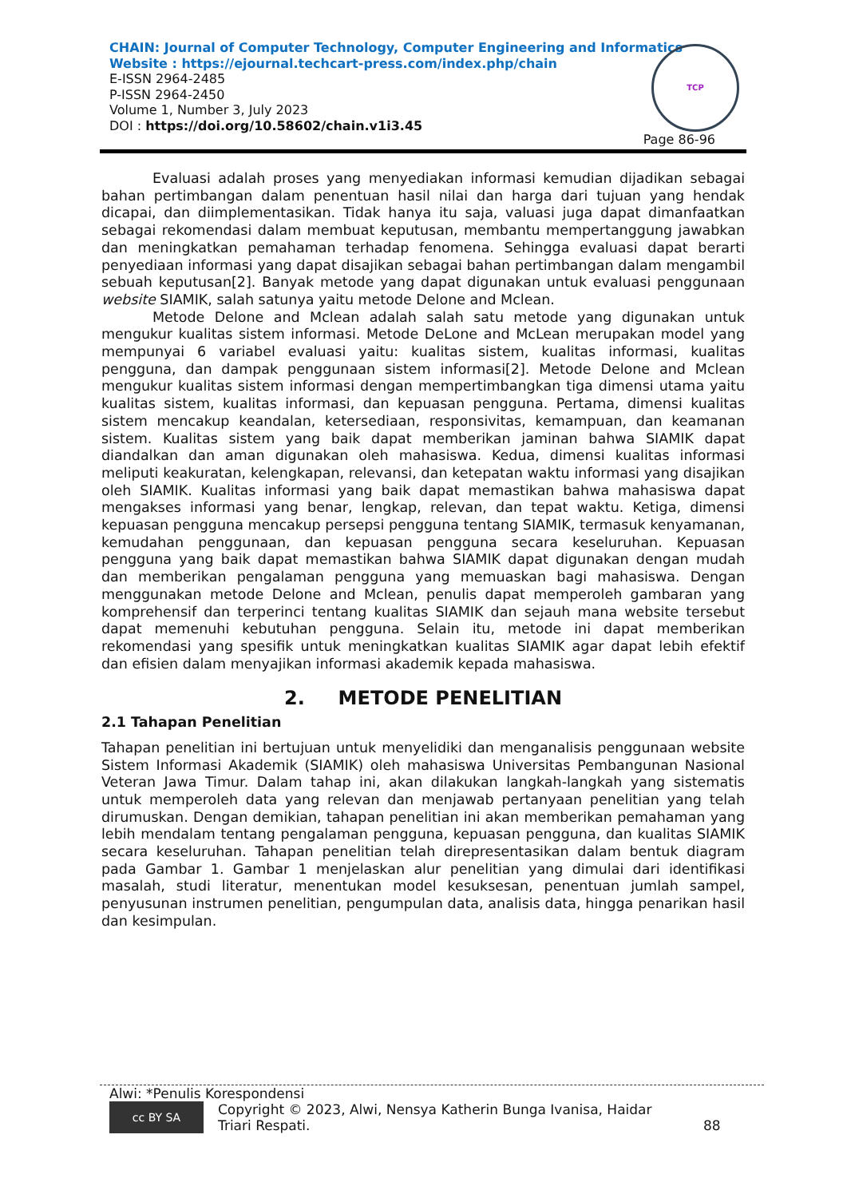CHAIN: Journal of Computer Technology, Computer Engineering and Informatics
Website : https://ejournal.techcart-press.com/index.php/chain
E-ISSN 2964-2485
P-ISSN 2964-2450
Volume 1, Number 3, July 2023
DOI : https://doi.org/10.58602/chain.v1i3.45
TCP
Page 86-96
Evaluasi adalah proses yang menyediakan informasi kemudian dijadikan sebagai bahan pertimbangan dalam penentuan hasil nilai dan harga dari tujuan yang hendak dicapai, dan diimplementasikan. Tidak hanya itu saja, valuasi juga dapat dimanfaatkan sebagai rekomendasi dalam membuat keputusan, membantu mempertanggung jawabkan dan meningkatkan pemahaman terhadap fenomena. Sehingga evaluasi dapat berarti penyediaan informasi yang dapat disajikan sebagai bahan pertimbangan dalam mengambil sebuah keputusan[2]. Banyak metode yang dapat digunakan untuk evaluasi penggunaan website SIAMIK, salah satunya yaitu metode Delone and Mclean.
Metode Delone and Mclean adalah salah satu metode yang digunakan untuk mengukur kualitas sistem informasi. Metode DeLone and McLean merupakan model yang mempunyai 6 variabel evaluasi yaitu: kualitas sistem, kualitas informasi, kualitas pengguna, dan dampak penggunaan sistem informasi[2]. Metode Delone and Mclean mengukur kualitas sistem informasi dengan mempertimbangkan tiga dimensi utama yaitu kualitas sistem, kualitas informasi, dan kepuasan pengguna. Pertama, dimensi kualitas sistem mencakup keandalan, ketersediaan, responsivitas, kemampuan, dan keamanan sistem. Kualitas sistem yang baik dapat memberikan jaminan bahwa SIAMIK dapat diandalkan dan aman digunakan oleh mahasiswa. Kedua, dimensi kualitas informasi meliputi keakuratan, kelengkapan, relevansi, dan ketepatan waktu informasi yang disajikan oleh SIAMIK. Kualitas informasi yang baik dapat memastikan bahwa mahasiswa dapat mengakses informasi yang benar, lengkap, relevan, dan tepat waktu. Ketiga, dimensi kepuasan pengguna mencakup persepsi pengguna tentang SIAMIK, termasuk kenyamanan, kemudahan penggunaan, dan kepuasan pengguna secara keseluruhan. Kepuasan pengguna yang baik dapat memastikan bahwa SIAMIK dapat digunakan dengan mudah dan memberikan pengalaman pengguna yang memuaskan bagi mahasiswa. Dengan menggunakan metode Delone and Mclean, penulis dapat memperoleh gambaran yang komprehensif dan terperinci tentang kualitas SIAMIK dan sejauh mana website tersebut dapat memenuhi kebutuhan pengguna. Selain itu, metode ini dapat memberikan rekomendasi yang spesifik untuk meningkatkan kualitas SIAMIK agar dapat lebih efektif dan efisien dalam menyajikan informasi akademik kepada mahasiswa.
2. METODE PENELITIAN
2.1 Tahapan Penelitian
Tahapan penelitian ini bertujuan untuk menyelidiki dan menganalisis penggunaan website Sistem Informasi Akademik (SIAMIK) oleh mahasiswa Universitas Pembangunan Nasional Veteran Jawa Timur. Dalam tahap ini, akan dilakukan langkah-langkah yang sistematis untuk memperoleh data yang relevan dan menjawab pertanyaan penelitian yang telah dirumuskan. Dengan demikian, tahapan penelitian ini akan memberikan pemahaman yang lebih mendalam tentang pengalaman pengguna, kepuasan pengguna, dan kualitas SIAMIK secara keseluruhan. Tahapan penelitian telah direpresentasikan dalam bentuk diagram pada Gambar 1. Gambar 1 menjelaskan alur penelitian yang dimulai dari identifikasi masalah, studi literatur, menentukan model kesuksesan, penentuan jumlah sampel, penyusunan instrumen penelitian, pengumpulan data, analisis data, hingga penarikan hasil dan kesimpulan.
Alwi: *Penulis Korespondensi
cc BY SA Copyright © 2023, Alwi, Nensya Katherin Bunga Ivanisa, Haidar Triari Respati. 88